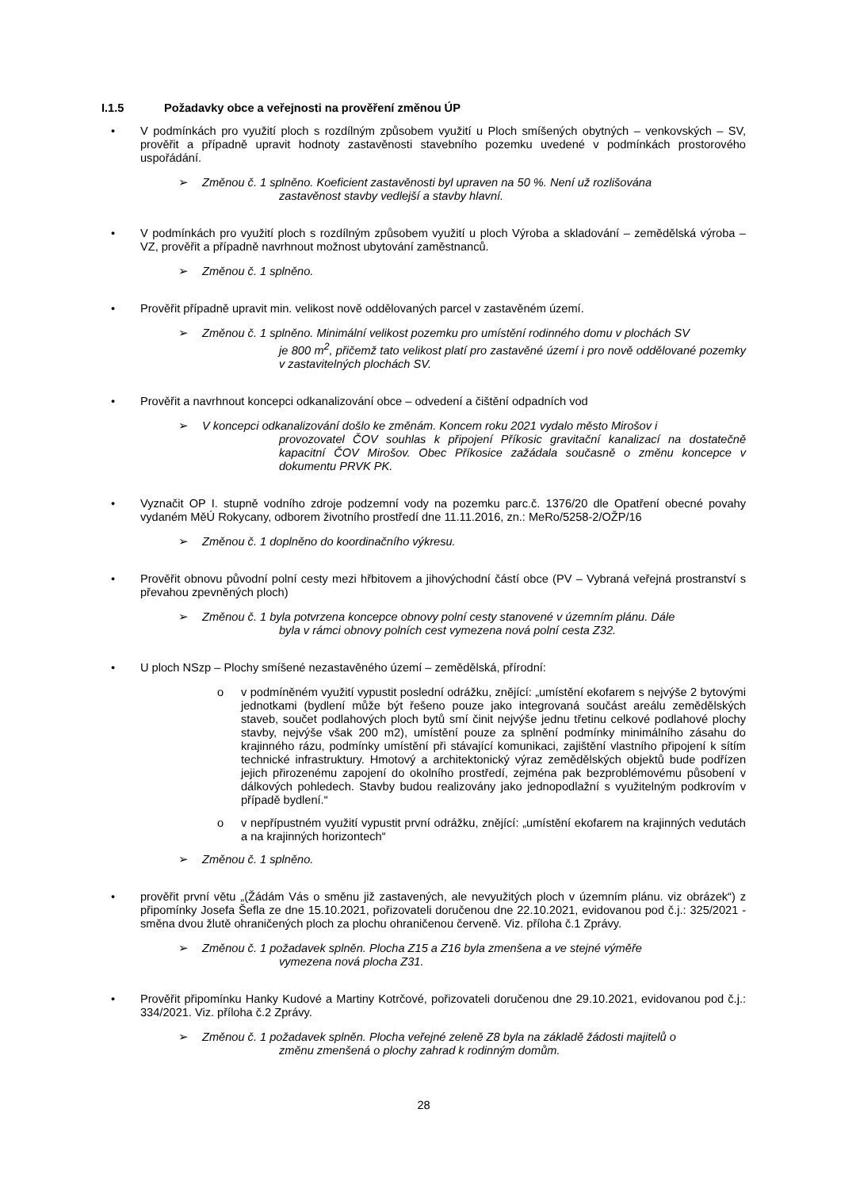I.1.5 Požadavky obce a veřejnosti na prověření změnou ÚP
• V podmínkách pro využití ploch s rozdílným způsobem využití u Ploch smíšených obytných – venkovských – SV, prověřit a případně upravit hodnoty zastavěnosti stavebního pozemku uvedené v podmínkách prostorového uspořádání.
➢ Změnou č. 1 splněno. Koeficient zastavěnosti byl upraven na 50 %. Není už rozlišována
zastavěnost stavby vedlejší a stavby hlavní.
• V podmínkách pro využití ploch s rozdílným způsobem využití u ploch Výroba a skladování – zemědělská výroba – VZ, prověřit a případně navrhnout možnost ubytování zaměstnanců.
➢ Změnou č. 1 splněno.
• Prověřit případně upravit min. velikost nově oddělovaných parcel v zastavěném území.
➢ Změnou č. 1 splněno. Minimální velikost pozemku pro umístění rodinného domu v plochách SV
je 800 m<sup>2</sup>, přičemž tato velikost platí pro zastavěné území i pro nově oddělované pozemky v zastavitelných plochách SV.
• Prověřit a navrhnout koncepci odkanalizování obce – odvedení a čištění odpadních vod
➢ V koncepci odkanalizování došlo ke změnám. Koncem roku 2021 vydalo město Mirošov i
provozovatel ČOV souhlas k připojení Příkosic gravitační kanalizací na dostatečně kapacitní ČOV Mirošov. Obec Příkosice zažádala současně o změnu koncepce v dokumentu PRVK PK.
• Vyznačit OP I. stupně vodního zdroje podzemní vody na pozemku parc.č. 1376/20 dle Opatření obecné povahy vydaném MěÚ Rokycany, odborem životního prostředí dne 11.11.2016, zn.: MeRo/5258-2/OŽP/16
➢ Změnou č. 1 doplněno do koordinačního výkresu.
• Prověřit obnovu původní polní cesty mezi hřbitovem a jihovýchodní částí obce (PV – Vybraná veřejná prostranství s převahou zpevněných ploch)
➢ Změnou č. 1 byla potvrzena koncepce obnovy polní cesty stanovené v územním plánu. Dále
byla v rámci obnovy polních cest vymezena nová polní cesta Z32.
• U ploch NSzp – Plochy smíšené nezastavěného území – zemědělská, přírodní:
o v podmíněném využití vypustit poslední odrážku, znějící: „umístění ekofarem s nejvýše 2 bytovými jednotkami (bydlení může být řešeno pouze jako integrovaná součást areálu zemědělských staveb, součet podlahových ploch bytů smí činit nejvýše jednu třetinu celkové podlahové plochy stavby, nejvýše však 200 m2), umístění pouze za splnění podmínky minimálního zásahu do krajinného rázu, podmínky umístění při stávající komunikaci, zajištění vlastního připojení k sítím technické infrastruktury. Hmotový a architektonický výraz zemědělských objektů bude podřízen jejich přirozenému zapojení do okolního prostředí, zejména pak bezproblémovému působení v dálkových pohledech. Stavby budou realizovány jako jednopodlažní s využitelným podkrovím v případě bydlení.“
o v nepřípustném využití vypustit první odrážku, znějící: „umístění ekofarem na krajinných vedutách a na krajinných horizontech“
➢ Změnou č. 1 splněno.
• prověřit první větu „(Žádám Vás o směnu již zastavených, ale nevyužitých ploch v územním plánu. viz obrázek“) z připomínky Josefa Šefla ze dne 15.10.2021, pořizovateli doručenou dne 22.10.2021, evidovanou pod č.j.: 325/2021 - směna dvou žlutě ohraničených ploch za plochu ohraničenou červeně. Viz. příloha č.1 Zprávy.
➢ Změnou č. 1 požadavek splněn. Plocha Z15 a Z16 byla zmenšena a ve stejné výměře
vymezena nová plocha Z31.
• Prověřit připomínku Hanky Kudové a Martiny Kotrčové, pořizovateli doručenou dne 29.10.2021, evidovanou pod č.j.: 334/2021. Viz. příloha č.2 Zprávy.
➢ Změnou č. 1 požadavek splněn. Plocha veřejné zeleně Z8 byla na základě žádosti majitelů o
změnu zmenšená o plochy zahrad k rodinným domům.
28